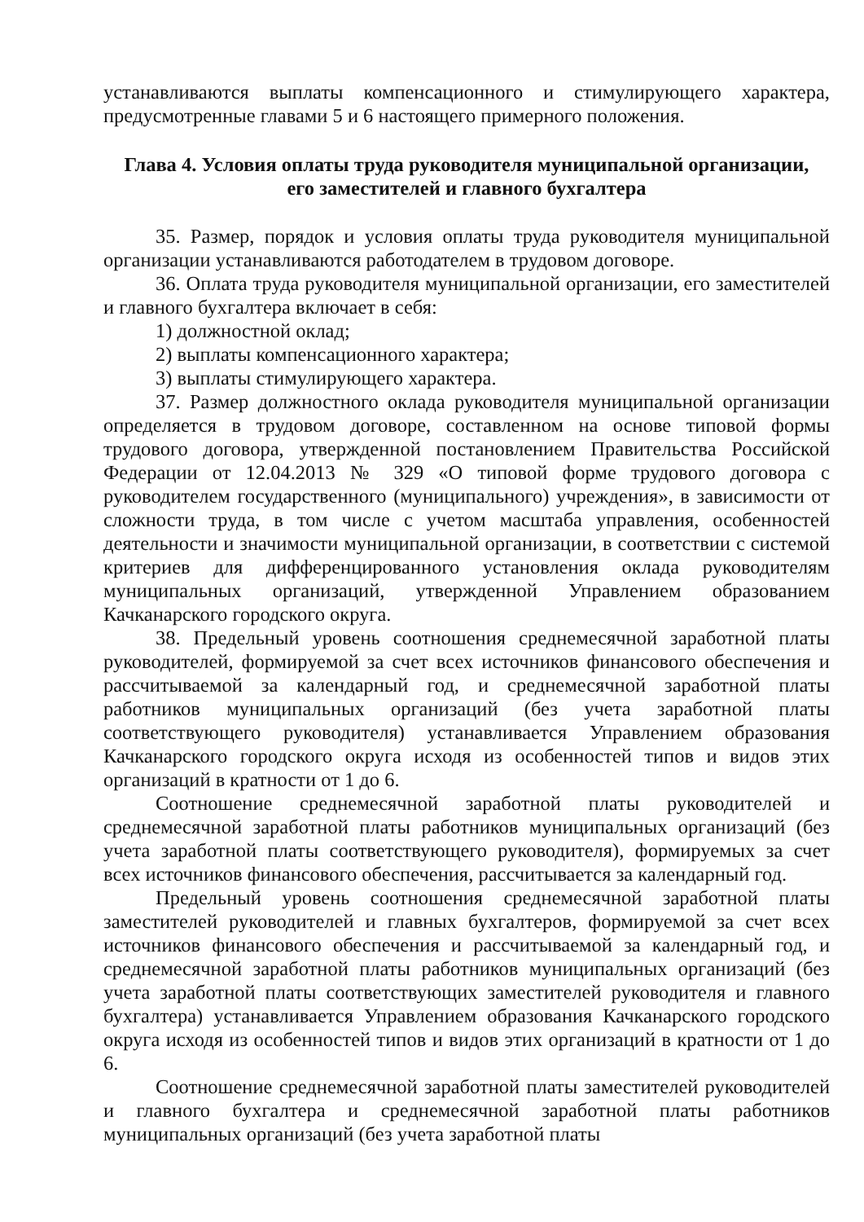устанавливаются выплаты компенсационного и стимулирующего характера, предусмотренные главами 5 и 6 настоящего примерного положения.
Глава 4. Условия оплаты труда руководителя муниципальной организации,
его заместителей и главного бухгалтера
35. Размер, порядок и условия оплаты труда руководителя муниципальной организации устанавливаются работодателем в трудовом договоре.
36. Оплата труда руководителя муниципальной организации, его заместителей и главного бухгалтера включает в себя:
1) должностной оклад;
2) выплаты компенсационного характера;
3) выплаты стимулирующего характера.
37. Размер должностного оклада руководителя муниципальной организации определяется в трудовом договоре, составленном на основе типовой формы трудового договора, утвержденной постановлением Правительства Российской Федерации от 12.04.2013 № 329 «О типовой форме трудового договора с руководителем государственного (муниципального) учреждения», в зависимости от сложности труда, в том числе с учетом масштаба управления, особенностей деятельности и значимости муниципальной организации, в соответствии с системой критериев для дифференцированного установления оклада руководителям муниципальных организаций, утвержденной Управлением образованием Качканарского городского округа.
38. Предельный уровень соотношения среднемесячной заработной платы руководителей, формируемой за счет всех источников финансового обеспечения и рассчитываемой за календарный год, и среднемесячной заработной платы работников муниципальных организаций (без учета заработной платы соответствующего руководителя) устанавливается Управлением образования Качканарского городского округа исходя из особенностей типов и видов этих организаций в кратности от 1 до 6.
Соотношение среднемесячной заработной платы руководителей и среднемесячной заработной платы работников муниципальных организаций (без учета заработной платы соответствующего руководителя), формируемых за счет всех источников финансового обеспечения, рассчитывается за календарный год.
Предельный уровень соотношения среднемесячной заработной платы заместителей руководителей и главных бухгалтеров, формируемой за счет всех источников финансового обеспечения и рассчитываемой за календарный год, и среднемесячной заработной платы работников муниципальных организаций (без учета заработной платы соответствующих заместителей руководителя и главного бухгалтера) устанавливается Управлением образования Качканарского городского округа исходя из особенностей типов и видов этих организаций в кратности от 1 до 6.
Соотношение среднемесячной заработной платы заместителей руководителей и главного бухгалтера и среднемесячной заработной платы работников муниципальных организаций (без учета заработной платы